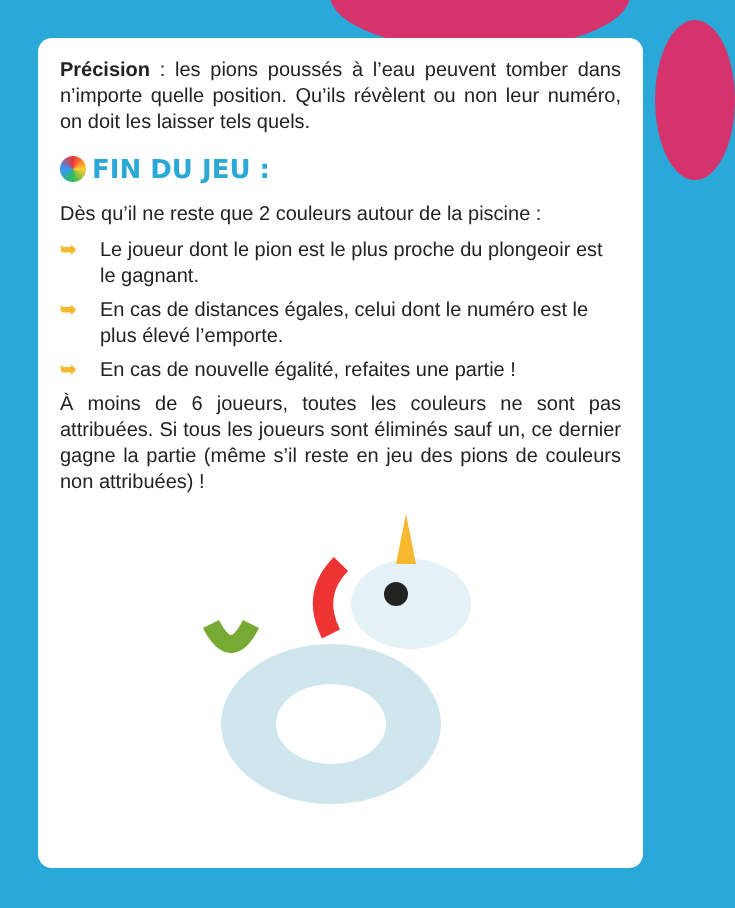Précision : les pions poussés à l’eau peuvent tomber dans n’importe quelle position. Qu’ils révèlent ou non leur numéro, on doit les laisser tels quels.
FIN DU JEU :
Dès qu’il ne reste que 2 couleurs autour de la piscine :
➥ Le joueur dont le pion est le plus proche du plongeoir est le gagnant.
➥ En cas de distances égales, celui dont le numéro est le plus élevé l’emporte.
➥ En cas de nouvelle égalité, refaites une partie !
À moins de 6 joueurs, toutes les couleurs ne sont pas attribuées. Si tous les joueurs sont éliminés sauf un, ce dernier gagne la partie (même s’il reste en jeu des pions de couleurs non attribuées) !